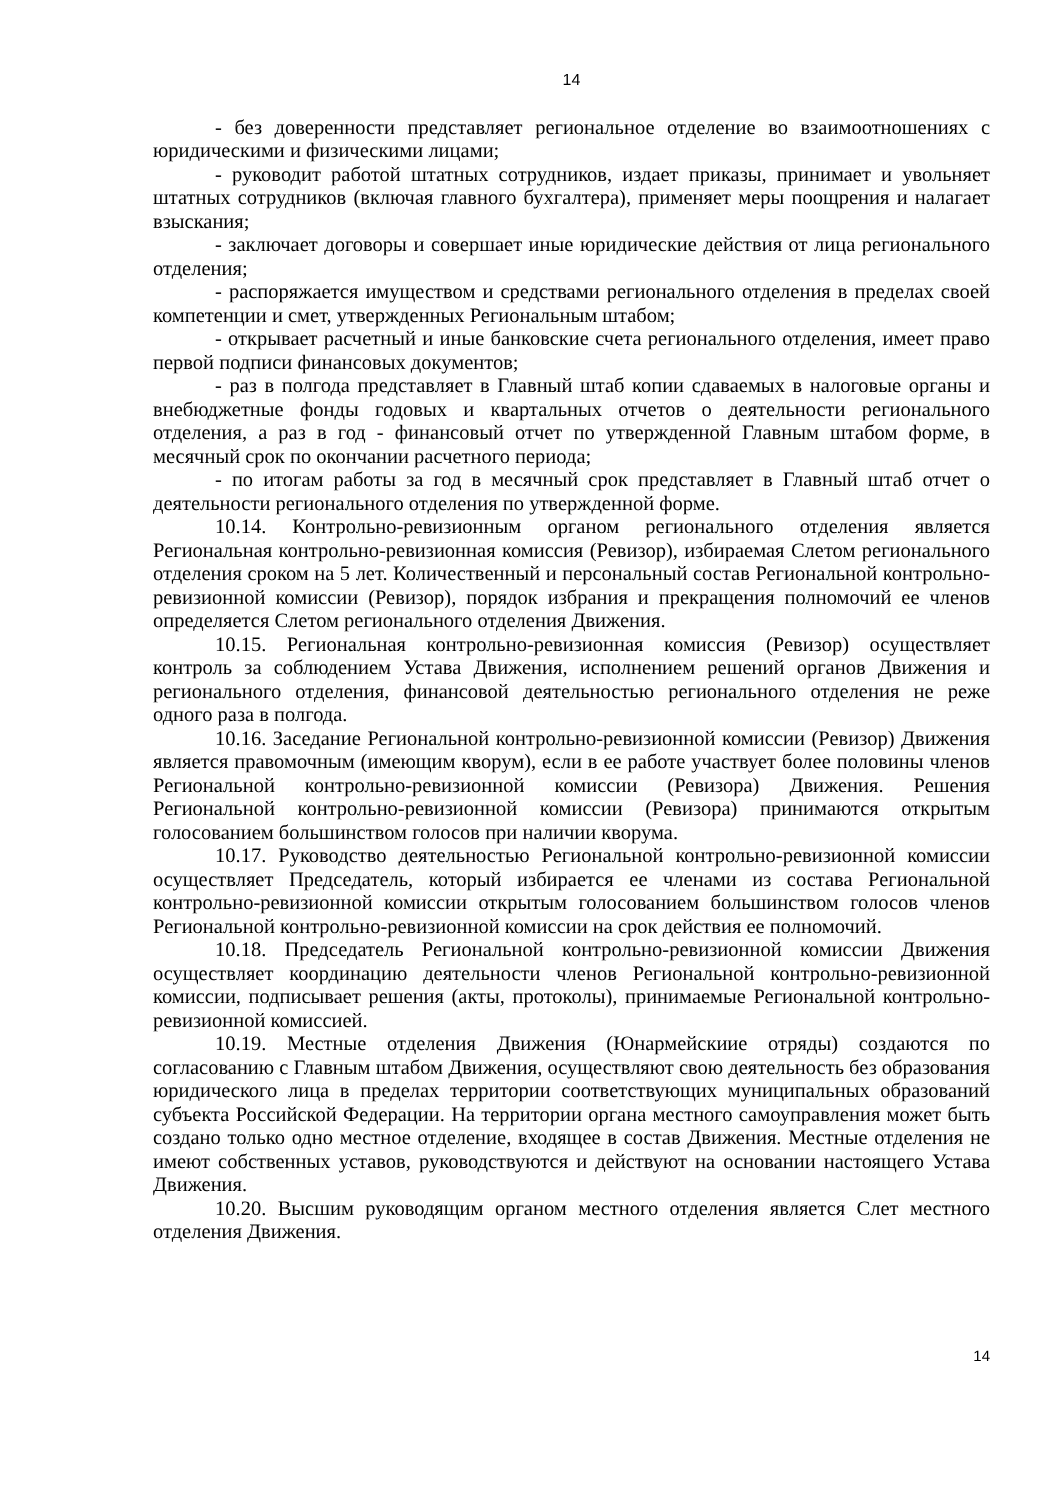14
- без доверенности представляет региональное отделение во взаимоотношениях с юридическими и физическими лицами;
- руководит работой штатных сотрудников, издает приказы, принимает и увольняет штатных сотрудников (включая главного бухгалтера), применяет меры поощрения и налагает взыскания;
- заключает договоры и совершает иные юридические действия от лица регионального отделения;
- распоряжается имуществом и средствами регионального отделения в пределах своей компетенции и смет, утвержденных Региональным штабом;
- открывает расчетный и иные банковские счета регионального отделения, имеет право первой подписи финансовых документов;
- раз в полгода представляет в Главный штаб копии сдаваемых в налоговые органы и внебюджетные фонды годовых и квартальных отчетов о деятельности регионального отделения, а раз в год - финансовый отчет по утвержденной Главным штабом форме, в месячный срок по окончании расчетного периода;
- по итогам работы за год в месячный срок представляет в Главный штаб отчет о деятельности регионального отделения по утвержденной форме.
10.14. Контрольно-ревизионным органом регионального отделения является Региональная контрольно-ревизионная комиссия (Ревизор), избираемая Слетом регионального отделения сроком на 5 лет. Количественный и персональный состав Региональной контрольно-ревизионной комиссии (Ревизор), порядок избрания и прекращения полномочий ее членов определяется Слетом регионального отделения Движения.
10.15. Региональная контрольно-ревизионная комиссия (Ревизор) осуществляет контроль за соблюдением Устава Движения, исполнением решений органов Движения и регионального отделения, финансовой деятельностью регионального отделения не реже одного раза в полгода.
10.16. Заседание Региональной контрольно-ревизионной комиссии (Ревизор) Движения является правомочным (имеющим кворум), если в ее работе участвует более половины членов Региональной контрольно-ревизионной комиссии (Ревизора) Движения. Решения Региональной контрольно-ревизионной комиссии (Ревизора) принимаются открытым голосованием большинством голосов при наличии кворума.
10.17. Руководство деятельностью Региональной контрольно-ревизионной комиссии осуществляет Председатель, который избирается ее членами из состава Региональной контрольно-ревизионной комиссии открытым голосованием большинством голосов членов Региональной контрольно-ревизионной комиссии на срок действия ее полномочий.
10.18. Председатель Региональной контрольно-ревизионной комиссии Движения осуществляет координацию деятельности членов Региональной контрольно-ревизионной комиссии, подписывает решения (акты, протоколы), принимаемые Региональной контрольно-ревизионной комиссией.
10.19. Местные отделения Движения (Юнармейскиие отряды) создаются по согласованию с Главным штабом Движения, осуществляют свою деятельность без образования юридического лица в пределах территории соответствующих муниципальных образований субъекта Российской Федерации. На территории органа местного самоуправления может быть создано только одно местное отделение, входящее в состав Движения. Местные отделения не имеют собственных уставов, руководствуются и действуют на основании настоящего Устава Движения.
10.20. Высшим руководящим органом местного отделения является Слет местного отделения Движения.
14